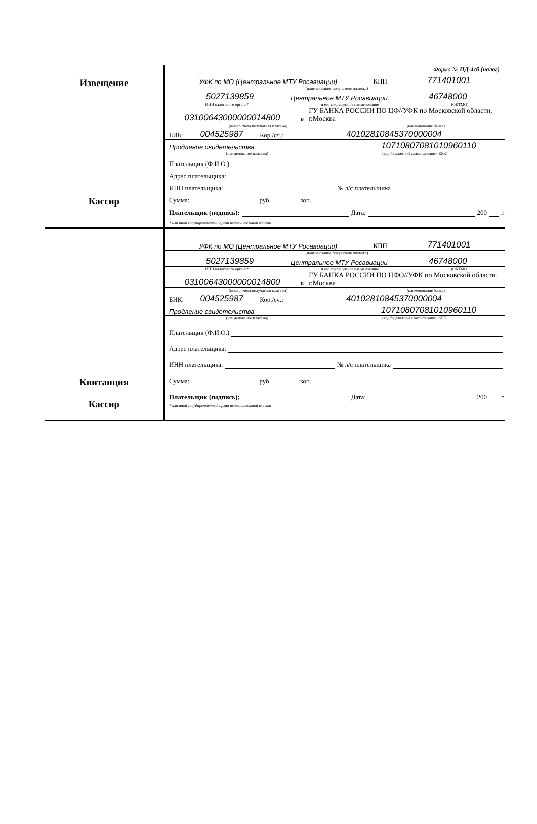Извещение
Кассир
Форма № ПД-4сб (налог)
УФК по МО (Центральное МТУ Росавиации) КПП 771401001
(наименование получателя платежа)
5027139859 Центральное МТУ Росавиации 46748000
ИНН налогового органа* и его сокращенное наименование (ОКТМО)
03100643000000014800 в ГУ БАНКА РОССИИ ПО ЦФ//УФК по Московской области, г.Москва
(номер счета получателя платежа) (наименование банка)
БИК: 004525987 Кор./сч.: 40102810845370000004
Продление свидетельства 10710807081010960110
(наименование платежа) (код бюджетной классификации КБК)
Плательщик (Ф.И.О.)
Адрес плательщика:
ИНН плательщика: № л/с плательщика
Сумма: руб. коп.
Плательщик (подпись): Дата: 200 г.
* или иной государственный орган исполнительной власти
Квитанция
Кассир
УФК по МО (Центральное МТУ Росавиации) КПП 771401001
(наименование получателя платежа)
5027139859 Центральное МТУ Росавиации 46748000
ИНН налогового органа* и его сокращенное наименование (ОКТМО)
03100643000000014800 в ГУ БАНКА РОССИИ ПО ЦФО//УФК по Московской области, г.Москва
(номер счета получателя платежа) (наименование банка)
БИК: 004525987 Кор./сч.: 40102810845370000004
Продление свидетельства 10710807081010960110
(наименование платежа) (код бюджетной классификации КБК)
Плательщик (Ф.И.О.)
Адрес плательщика:
ИНН плательщика: № л/с плательщика
Сумма: руб. коп.
Плательщик (подпись): Дата: 200 г.
* или иной государственный орган исполнительной власти